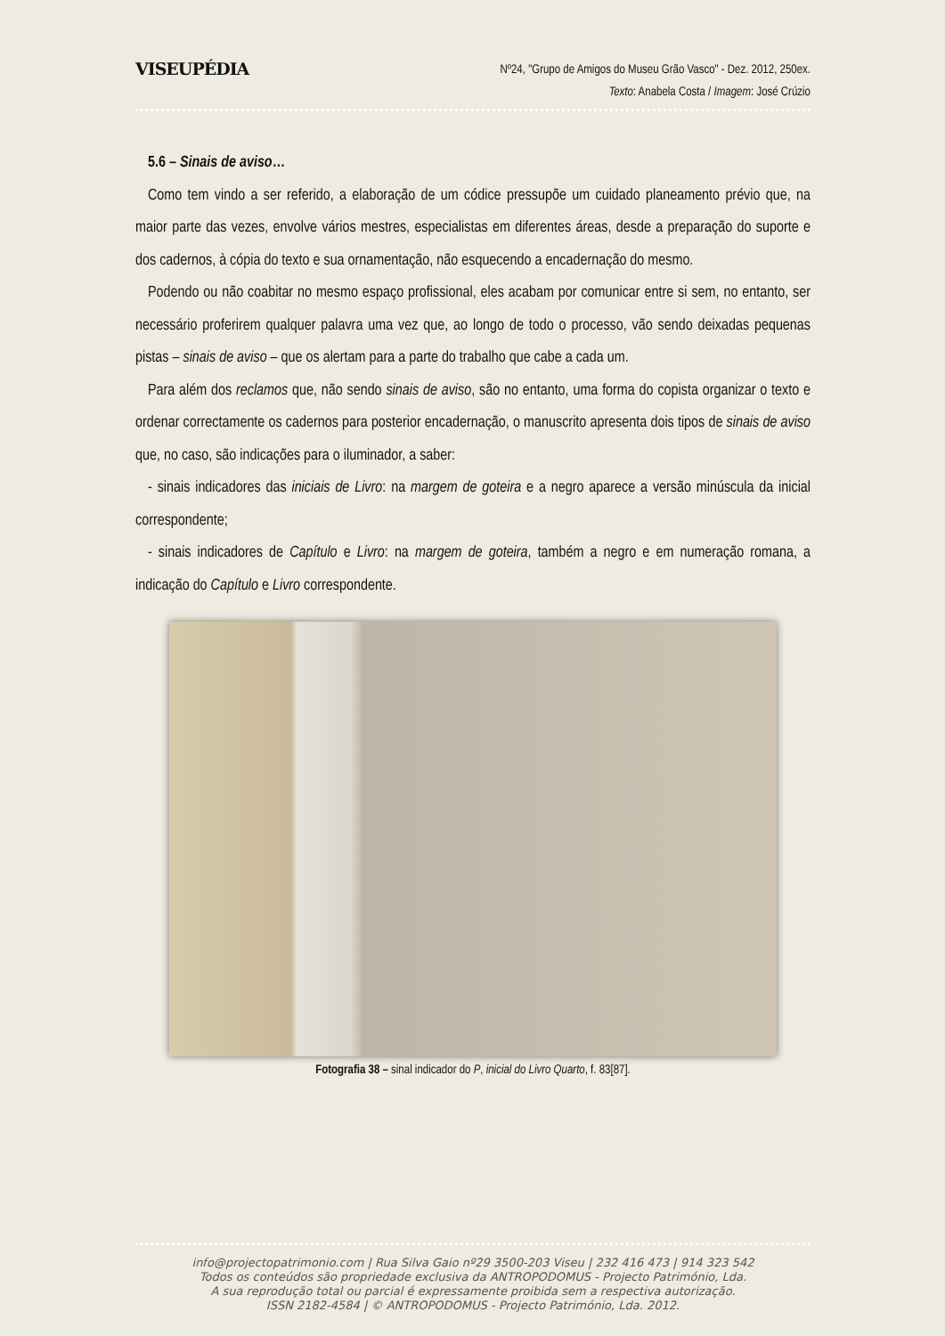VISEUPÉDIA
Nº24, "Grupo de Amigos do Museu Grão Vasco" - Dez. 2012, 250ex.
Texto: Anabela Costa / Imagem: José Crúzio
5.6 – Sinais de aviso…
Como tem vindo a ser referido, a elaboração de um códice pressupõe um cuidado planeamento prévio que, na maior parte das vezes, envolve vários mestres, especialistas em diferentes áreas, desde a preparação do suporte e dos cadernos, à cópia do texto e sua ornamentação, não esquecendo a encadernação do mesmo.
Podendo ou não coabitar no mesmo espaço profissional, eles acabam por comunicar entre si sem, no entanto, ser necessário proferirem qualquer palavra uma vez que, ao longo de todo o processo, vão sendo deixadas pequenas pistas – sinais de aviso – que os alertam para a parte do trabalho que cabe a cada um.
Para além dos reclamos que, não sendo sinais de aviso, são no entanto, uma forma do copista organizar o texto e ordenar correctamente os cadernos para posterior encadernação, o manuscrito apresenta dois tipos de sinais de aviso que, no caso, são indicações para o iluminador, a saber:
- sinais indicadores das iniciais de Livro: na margem de goteira e a negro aparece a versão minúscula da inicial correspondente;
- sinais indicadores de Capítulo e Livro: na margem de goteira, também a negro e em numeração romana, a indicação do Capítulo e Livro correspondente.
Fotografia 38 – sinal indicador do P, inicial do Livro Quarto, f. 83[87].
info@projectopatrimonio.com | Rua Silva Gaio nº29 3500-203 Viseu | 232 416 473 | 914 323 542
Todos os conteúdos são propriedade exclusiva da ANTROPODOMUS - Projecto Património, Lda.
A sua reprodução total ou parcial é expressamente proibida sem a respectiva autorização.
ISSN 2182-4584 | © ANTROPODOMUS - Projecto Património, Lda. 2012.